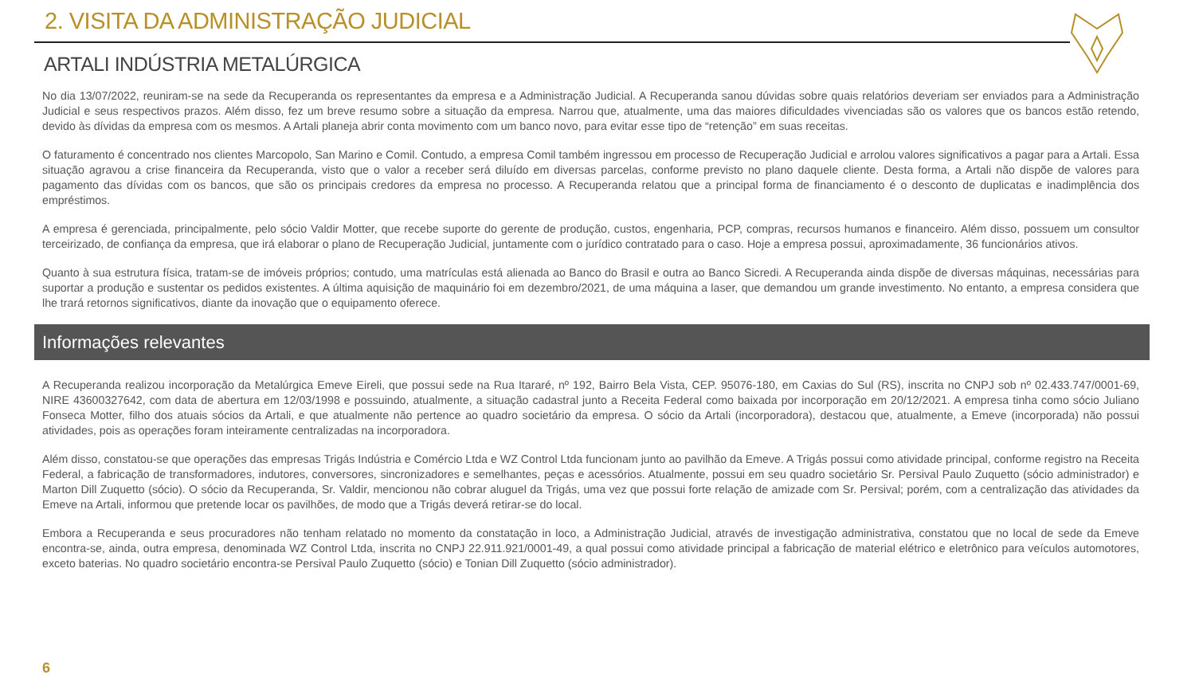2. VISITA DA ADMINISTRAÇÃO JUDICIAL
ARTALI INDÚSTRIA METALÚRGICA
No dia 13/07/2022, reuniram-se na sede da Recuperanda os representantes da empresa e a Administração Judicial. A Recuperanda sanou dúvidas sobre quais relatórios deveriam ser enviados para a Administração Judicial e seus respectivos prazos. Além disso, fez um breve resumo sobre a situação da empresa. Narrou que, atualmente, uma das maiores dificuldades vivenciadas são os valores que os bancos estão retendo, devido às dívidas da empresa com os mesmos. A Artali planeja abrir conta movimento com um banco novo, para evitar esse tipo de “retenção” em suas receitas.
O faturamento é concentrado nos clientes Marcopolo, San Marino e Comil. Contudo, a empresa Comil também ingressou em processo de Recuperação Judicial e arrolou valores significativos a pagar para a Artali. Essa situação agravou a crise financeira da Recuperanda, visto que o valor a receber será diluído em diversas parcelas, conforme previsto no plano daquele cliente. Desta forma, a Artali não dispõe de valores para pagamento das dívidas com os bancos, que são os principais credores da empresa no processo. A Recuperanda relatou que a principal forma de financiamento é o desconto de duplicatas e inadimplência dos empréstimos.
A empresa é gerenciada, principalmente, pelo sócio Valdir Motter, que recebe suporte do gerente de produção, custos, engenharia, PCP, compras, recursos humanos e financeiro. Além disso, possuem um consultor terceirizado, de confiança da empresa, que irá elaborar o plano de Recuperação Judicial, juntamente com o jurídico contratado para o caso. Hoje a empresa possui, aproximadamente, 36 funcionários ativos.
Quanto à sua estrutura física, tratam-se de imóveis próprios; contudo, uma matrículas está alienada ao Banco do Brasil e outra ao Banco Sicredi. A Recuperanda ainda dispõe de diversas máquinas, necessárias para suportar a produção e sustentar os pedidos existentes. A última aquisição de maquinário foi em dezembro/2021, de uma máquina a laser, que demandou um grande investimento. No entanto, a empresa considera que lhe trará retornos significativos, diante da inovação que o equipamento oferece.
Informações relevantes
A Recuperanda realizou incorporação da Metalúrgica Emeve Eireli, que possui sede na Rua Itararé, nº 192, Bairro Bela Vista, CEP. 95076-180, em Caxias do Sul (RS), inscrita no CNPJ sob nº 02.433.747/0001-69, NIRE 43600327642, com data de abertura em 12/03/1998 e possuindo, atualmente, a situação cadastral junto a Receita Federal como baixada por incorporação em 20/12/2021. A empresa tinha como sócio Juliano Fonseca Motter, filho dos atuais sócios da Artali, e que atualmente não pertence ao quadro societário da empresa. O sócio da Artali (incorporadora), destacou que, atualmente, a Emeve (incorporada) não possui atividades, pois as operações foram inteiramente centralizadas na incorporadora.
Além disso, constatou-se que operações das empresas Trigás Indústria e Comércio Ltda e WZ Control Ltda funcionam junto ao pavilhão da Emeve. A Trigás possui como atividade principal, conforme registro na Receita Federal, a fabricação de transformadores, indutores, conversores, sincronizadores e semelhantes, peças e acessórios. Atualmente, possui em seu quadro societário Sr. Persival Paulo Zuquetto (sócio administrador) e Marton Dill Zuquetto (sócio). O sócio da Recuperanda, Sr. Valdir, mencionou não cobrar aluguel da Trigás, uma vez que possui forte relação de amizade com Sr. Persival; porém, com a centralização das atividades da Emeve na Artali, informou que pretende locar os pavilhões, de modo que a Trigás deverá retirar-se do local.
Embora a Recuperanda e seus procuradores não tenham relatado no momento da constatação in loco, a Administração Judicial, através de investigação administrativa, constatou que no local de sede da Emeve encontra-se, ainda, outra empresa, denominada WZ Control Ltda, inscrita no CNPJ 22.911.921/0001-49, a qual possui como atividade principal a fabricação de material elétrico e eletrônico para veículos automotores, exceto baterias. No quadro societário encontra-se Persival Paulo Zuquetto (sócio) e Tonian Dill Zuquetto (sócio administrador).
6